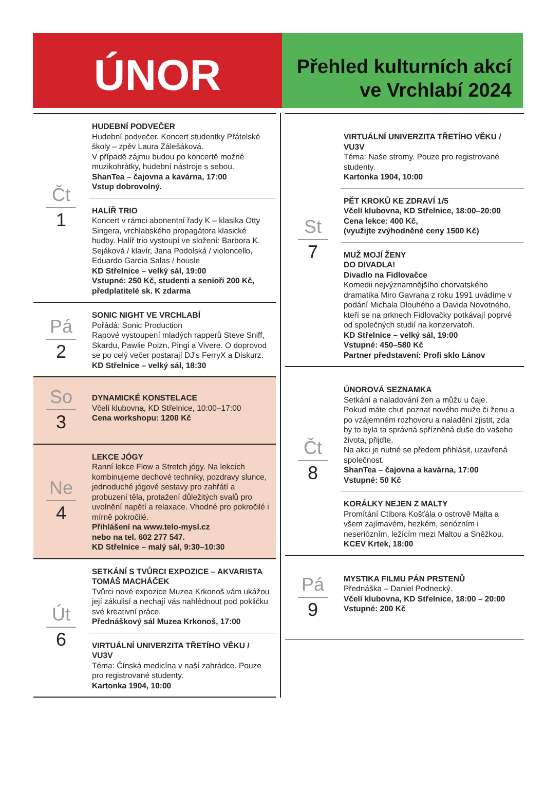ÚNOR
Přehled kulturních akcí
ve Vrchlabí 2024
Čt
1
HUDEBNÍ PODVEČER
Hudební podvečer. Koncert studentky Přátelské školy – zpěv Laura Zálešáková.
V případě zájmu budou po koncertě možné muzikohrátky, hudební nástroje s sebou.
ShanTea – čajovna a kavárna, 17:00
Vstup dobrovolný.
HALÍŘ TRIO
Koncert v rámci abonentní řady K – klasika Otty Singera, vrchlabského propagátora klasické hudby. Halíř trio vystoupí ve složení: Barbora K. Sejáková / klavír, Jana Podolská / violoncello, Eduardo Garcia Salas / housle
KD Střelnice – velký sál, 19:00
Vstupné: 250 Kč, studenti a senioři 200 Kč, předplatitelé sk. K zdarma
Pá
2
SONIC NIGHT VE VRCHLABÍ
Pořádá: Sonic Production
Rapové vystoupení mladých rapperů Steve Sniff, Skardu, Pawlie Poizn, Pingi a Vivere. O doprovod se po celý večer postarají DJ's FerryX a Diskurz.
KD Střelnice – velký sál, 18:30
So
3
DYNAMICKÉ KONSTELACE
Včelí klubovna, KD Střelnice, 10:00–17:00
Cena workshopu: 1200 Kč
Ne
4
LEKCE JÓGY
Ranní lekce Flow a Stretch jógy. Na lekcích kombinujeme dechové techniky, pozdravy slunce, jednoduché jógové sestavy pro zahřátí a probuzení těla, protažení důležitých svalů pro uvolnění napětí a relaxace. Vhodné pro pokročilé i mírně pokročilé.
Přihlášení na www.telo-mysl.cz
nebo na tel. 602 277 547.
KD Střelnice – malý sál, 9:30–10:30
Út
6
SETKÁNÍ S TVŮRCI EXPOZICE – AKVARISTA TOMÁŠ MACHÁČEK
Tvůrci nové expozice Muzea Krkonoš vám ukážou její zákulisí a nechají vás nahlédnout pod pokličku své kreativní práce.
Přednáškový sál Muzea Krkonoš, 17:00
VIRTUÁLNÍ UNIVERZITA TŘETÍHO VĚKU / VU3V
Téma: Čínská medicína v naší zahrádce. Pouze pro registrované studenty.
Kartonka 1904, 10:00
St
7
VIRTUÁLNÍ UNIVERZITA TŘETÍHO VĚKU / VU3V
Téma: Naše stromy. Pouze pro registrované studenty.
Kartonka 1904, 10:00
PĚT KROKŮ KE ZDRAVÍ 1/5
Včelí klubovna, KD Střelnice, 18:00–20:00
Cena lekce: 400 Kč,
(využijte zvýhodněné ceny 1500 Kč)
MUŽ MOJÍ ŽENY
DO DIVADLA!
Divadlo na Fidlovačce
Komedii nejvýznamnějšího chorvatského dramatika Miro Gavrana z roku 1991 uvádíme v podání Michala Dlouhého a Davida Novotného, kteří se na prknech Fidlovačky potkávají poprvé od společných studií na konzervatoři.
KD Střelnice – velký sál, 19:00
Vstupné: 450–580 Kč
Partner představení: Profi sklo Lánov
Čt
8
ÚNOROVÁ SEZNAMKA
Setkání a naladování žen a můžu u čaje.
Pokud máte chuť poznat nového muže či ženu a po vzájemném rozhovoru a naladění zjistit, zda by to byla ta správná spřízněná duše do vašeho života, přijďte.
Na akci je nutné se předem přihlásit, uzavřená společnost.
ShanTea – čajovna a kavárna, 17:00
Vstupné: 50 Kč
KORÁLKY NEJEN Z MALTY
Promítání Ctibora Košťála o ostrově Malta a všem zajímavém, hezkém, seriózním i neseriózním, ležícím mezi Maltou a Sněžkou.
KCEV Krtek, 18:00
Pá
9
MYSTIKA FILMU PÁN PRSTENŮ
Přednáška – Daniel Podnecký.
Včelí klubovna, KD Střelnice, 18:00 – 20:00
Vstupné: 200 Kč